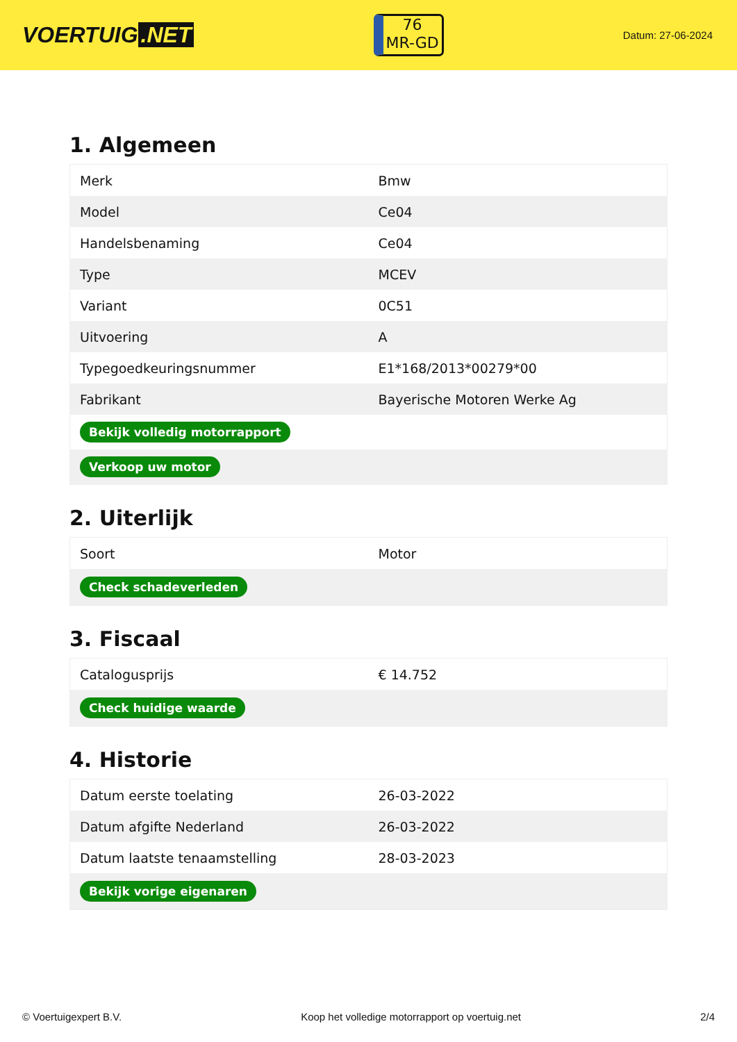VOERTUIG.NET
76
MR-GD
Datum: 27-06-2024
1. Algemeen
| Merk | Bmw |
| Model | Ce04 |
| Handelsbenaming | Ce04 |
| Type | MCEV |
| Variant | 0C51 |
| Uitvoering | A |
| Typegoedkeuringsnummer | E1*168/2013*00279*00 |
| Fabrikant | Bayerische Motoren Werke Ag |
| Bekijk volledig motorrapport | |
| Verkoop uw motor | |
2. Uiterlijk
| Soort | Motor |
| Check schadeverleden | |
3. Fiscaal
| Catalogusprijs | € 14.752 |
| Check huidige waarde | |
4. Historie
| Datum eerste toelating | 26-03-2022 |
| Datum afgifte Nederland | 26-03-2022 |
| Datum laatste tenaamstelling | 28-03-2023 |
| Bekijk vorige eigenaren | |
© Voertuigexpert B.V. Koop het volledige motorrapport op voertuig.net 2/4